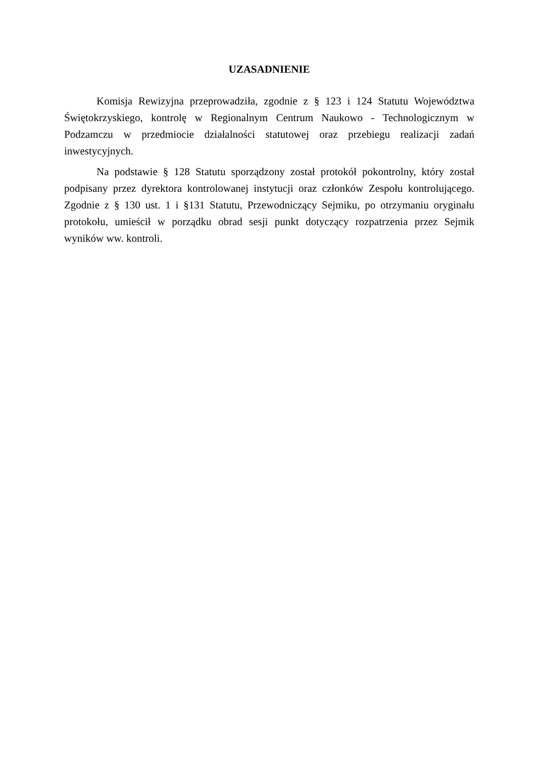UZASADNIENIE
Komisja Rewizyjna przeprowadziła, zgodnie z § 123 i 124 Statutu Województwa Świętokrzyskiego, kontrolę w Regionalnym Centrum Naukowo - Technologicznym w Podzamczu w przedmiocie działalności statutowej oraz przebiegu realizacji zadań inwestycyjnych.
Na podstawie § 128 Statutu sporządzony został protokół pokontrolny, który został podpisany przez dyrektora kontrolowanej instytucji oraz członków Zespołu kontrolującego. Zgodnie z § 130 ust. 1 i §131 Statutu, Przewodniczący Sejmiku, po otrzymaniu oryginału protokołu, umieścił w porządku obrad sesji punkt dotyczący rozpatrzenia przez Sejmik wyników ww. kontroli.